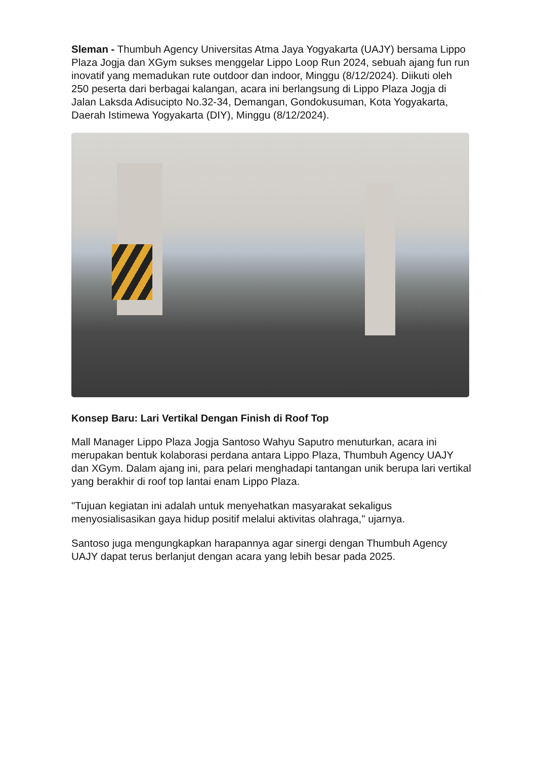Sleman - Thumbuh Agency Universitas Atma Jaya Yogyakarta (UAJY) bersama Lippo Plaza Jogja dan XGym sukses menggelar Lippo Loop Run 2024, sebuah ajang fun run inovatif yang memadukan rute outdoor dan indoor, Minggu (8/12/2024). Diikuti oleh 250 peserta dari berbagai kalangan, acara ini berlangsung di Lippo Plaza Jogja di Jalan Laksda Adisucipto No.32-34, Demangan, Gondokusuman, Kota Yogyakarta, Daerah Istimewa Yogyakarta (DIY), Minggu (8/12/2024).
Konsep Baru: Lari Vertikal Dengan Finish di Roof Top
Mall Manager Lippo Plaza Jogja Santoso Wahyu Saputro menuturkan, acara ini merupakan bentuk kolaborasi perdana antara Lippo Plaza, Thumbuh Agency UAJY dan XGym. Dalam ajang ini, para pelari menghadapi tantangan unik berupa lari vertikal yang berakhir di roof top lantai enam Lippo Plaza.
"Tujuan kegiatan ini adalah untuk menyehatkan masyarakat sekaligus menyosialisasikan gaya hidup positif melalui aktivitas olahraga," ujarnya.
Santoso juga mengungkapkan harapannya agar sinergi dengan Thumbuh Agency UAJY dapat terus berlanjut dengan acara yang lebih besar pada 2025.